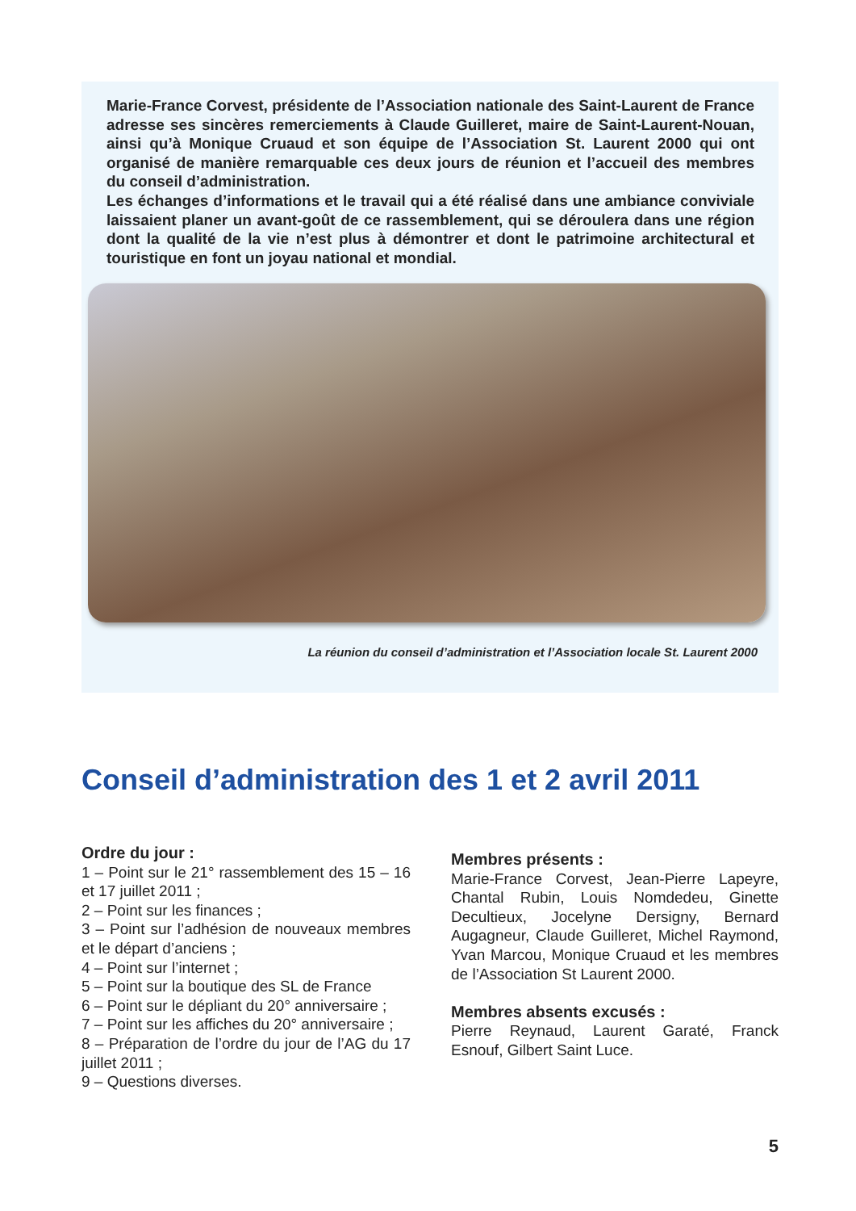Marie-France Corvest, présidente de l’Association nationale des Saint-Laurent de France adresse ses sincères remerciements à Claude Guilleret, maire de Saint-Laurent-Nouan, ainsi qu’à Monique Cruaud et son équipe de l’Association St. Laurent 2000 qui ont organisé de manière remarquable ces deux jours de réunion et l’accueil des membres du conseil d’administration.
Les échanges d’informations et le travail qui a été réalisé dans une ambiance conviviale laissaient planer un avant-goût de ce rassemblement, qui se déroulera dans une région dont la qualité de la vie n’est plus à démontrer et dont le patrimoine architectural et touristique en font un joyau national et mondial.
La réunion du conseil d’administration et l’Association locale St. Laurent 2000
Conseil d’administration des 1 et 2 avril 2011
Ordre du jour :
1 – Point sur le 21° rassemblement des 15 – 16 et 17 juillet 2011 ;
2 – Point sur les finances ;
3 – Point sur l’adhésion de nouveaux membres et le départ d’anciens ;
4 – Point sur l’internet ;
5 – Point sur la boutique des SL de France
6 – Point sur le dépliant du 20° anniversaire ;
7 – Point sur les affiches du 20° anniversaire ;
8 – Préparation de l’ordre du jour de l’AG du 17 juillet 2011 ;
9 – Questions diverses.
Membres présents :
Marie-France Corvest, Jean-Pierre Lapeyre, Chantal Rubin, Louis Nomdedeu, Ginette Decultieux, Jocelyne Dersigny, Bernard Augagneur, Claude Guilleret, Michel Raymond, Yvan Marcou, Monique Cruaud et les membres de l’Association St Laurent 2000.
Membres absents excusés :
Pierre Reynaud, Laurent Garaté, Franck Esnouf, Gilbert Saint Luce.
5